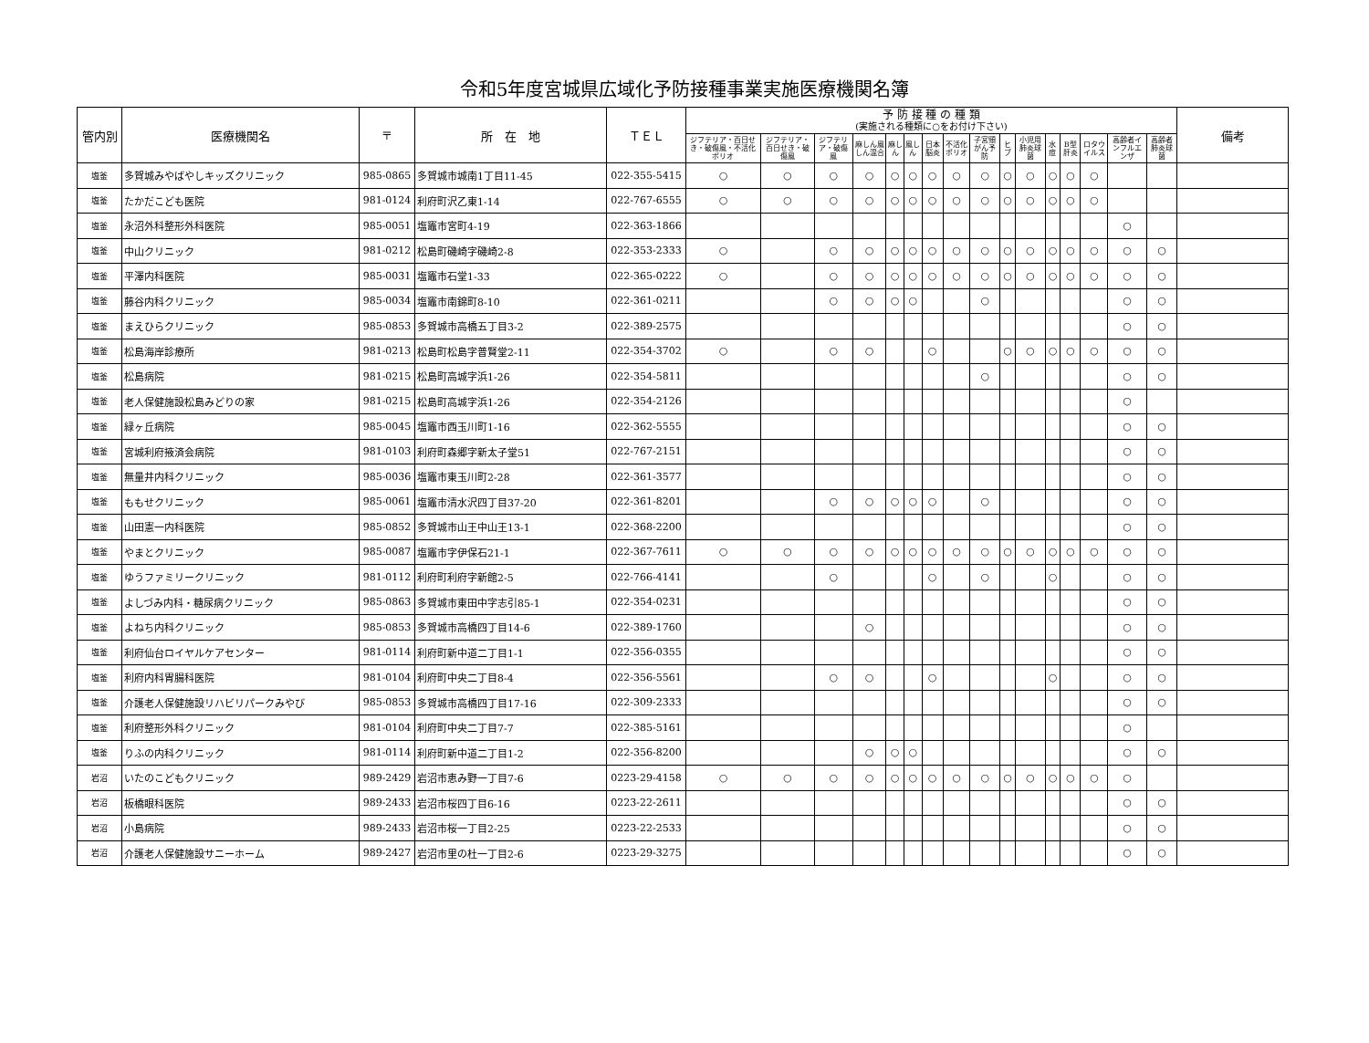令和5年度宮城県広域化予防接種事業実施医療機関名簿
| 管内別 | 医療機関名 | 〒 | 所 在 地 | ＴＥＬ | 予 防 接 種 の 種 類 (実施される種類に○をお付け下さい) | | | | | | | | | | | | | | | | 備考 |
| --- | --- | --- | --- | --- | --- | --- | --- | --- | --- | --- | --- | --- | --- | --- | --- | --- | --- | --- | --- | --- | --- |
| | | | | | ジフテリア・百日せき・破傷風・不活化ポリオ | ジフテリア・百日せき・破傷風 | ジフテリア・破傷風 | 麻しん風しん混合 | 麻しん | 風しん | 日本脳炎 | 不活化ポリオ | 子宮頸がん予防 | ヒブ | 小児用肺炎球菌 | 水痘 | B型肝炎 | ロタウイルス | 高齢者インフルエンザ | 高齢者肺炎球菌 | |
| 塩釜 | 多賀城みやばやしキッズクリニック | 985-0865 | 多賀城市城南1丁目11-45 | 022-355-5415 | ○ | ○ | ○ | ○ | ○ | ○ | ○ | ○ | ○ | ○ | ○ | ○ | ○ | ○ | | | |
| 塩釜 | たかだこども医院 | 981-0124 | 利府町沢乙東1-14 | 022-767-6555 | ○ | ○ | ○ | ○ | ○ | ○ | ○ | ○ | ○ | ○ | ○ | ○ | ○ | ○ | | | |
| 塩釜 | 永沼外科整形外科医院 | 985-0051 | 塩竈市宮町4-19 | 022-363-1866 | | | | | | | | | | | | | | | ○ | | |
| 塩釜 | 中山クリニック | 981-0212 | 松島町磯崎字磯崎2-8 | 022-353-2333 | ○ | | ○ | ○ | ○ | ○ | ○ | ○ | ○ | ○ | ○ | ○ | ○ | ○ | ○ | ○ | |
| 塩釜 | 平澤内科医院 | 985-0031 | 塩竈市石堂1-33 | 022-365-0222 | ○ | | ○ | ○ | ○ | ○ | ○ | ○ | ○ | ○ | ○ | ○ | ○ | ○ | ○ | ○ | |
| 塩釜 | 藤谷内科クリニック | 985-0034 | 塩竈市南錦町8-10 | 022-361-0211 | | | ○ | ○ | ○ | ○ | | | ○ | | | | | | ○ | ○ | |
| 塩釜 | まえひらクリニック | 985-0853 | 多賀城市高橋五丁目3-2 | 022-389-2575 | | | | | | | | | | | | | | | ○ | ○ | |
| 塩釜 | 松島海岸診療所 | 981-0213 | 松島町松島字普賢堂2-11 | 022-354-3702 | ○ | | ○ | ○ | | | ○ | | | ○ | ○ | ○ | ○ | ○ | ○ | ○ | |
| 塩釜 | 松島病院 | 981-0215 | 松島町高城字浜1-26 | 022-354-5811 | | | | | | | | | ○ | | | | | | ○ | ○ | |
| 塩釜 | 老人保健施設松島みどりの家 | 981-0215 | 松島町高城字浜1-26 | 022-354-2126 | | | | | | | | | | | | | | | ○ | | |
| 塩釜 | 緑ヶ丘病院 | 985-0045 | 塩竈市西玉川町1-16 | 022-362-5555 | | | | | | | | | | | | | | | ○ | ○ | |
| 塩釜 | 宮城利府掖済会病院 | 981-0103 | 利府町森郷字新太子堂51 | 022-767-2151 | | | | | | | | | | | | | | | ○ | ○ | |
| 塩釜 | 無量井内科クリニック | 985-0036 | 塩竈市東玉川町2-28 | 022-361-3577 | | | | | | | | | | | | | | | ○ | ○ | |
| 塩釜 | ももせクリニック | 985-0061 | 塩竈市清水沢四丁目37-20 | 022-361-8201 | | | ○ | ○ | ○ | ○ | ○ | | ○ | | | | | | ○ | ○ | |
| 塩釜 | 山田憲一内科医院 | 985-0852 | 多賀城市山王中山王13-1 | 022-368-2200 | | | | | | | | | | | | | | | ○ | ○ | |
| 塩釜 | やまとクリニック | 985-0087 | 塩竈市字伊保石21-1 | 022-367-7611 | ○ | ○ | ○ | ○ | ○ | ○ | ○ | ○ | ○ | ○ | ○ | ○ | ○ | ○ | ○ | ○ | |
| 塩釜 | ゆうファミリークリニック | 981-0112 | 利府町利府字新館2-5 | 022-766-4141 | | | ○ | | | | ○ | | ○ | | | ○ | | | ○ | ○ | |
| 塩釜 | よしづみ内科・糖尿病クリニック | 985-0863 | 多賀城市東田中字志引85-1 | 022-354-0231 | | | | | | | | | | | | | | | ○ | ○ | |
| 塩釜 | よねち内科クリニック | 985-0853 | 多賀城市高橋四丁目14-6 | 022-389-1760 | | | | ○ | | | | | | | | | | | ○ | ○ | |
| 塩釜 | 利府仙台ロイヤルケアセンター | 981-0114 | 利府町新中道二丁目1-1 | 022-356-0355 | | | | | | | | | | | | | | | ○ | ○ | |
| 塩釜 | 利府内科胃腸科医院 | 981-0104 | 利府町中央二丁目8-4 | 022-356-5561 | | | ○ | ○ | | | ○ | | | | | ○ | | | ○ | ○ | |
| 塩釜 | 介護老人保健施設リハビリパークみやび | 985-0853 | 多賀城市高橋四丁目17-16 | 022-309-2333 | | | | | | | | | | | | | | | ○ | ○ | |
| 塩釜 | 利府整形外科クリニック | 981-0104 | 利府町中央二丁目7-7 | 022-385-5161 | | | | | | | | | | | | | | | ○ | | |
| 塩釜 | りふの内科クリニック | 981-0114 | 利府町新中道二丁目1-2 | 022-356-8200 | | | | ○ | ○ | ○ | | | | | | | | | ○ | ○ | |
| 岩沼 | いたのこどもクリニック | 989-2429 | 岩沼市恵み野一丁目7-6 | 0223-29-4158 | ○ | ○ | ○ | ○ | ○ | ○ | ○ | ○ | ○ | ○ | ○ | ○ | ○ | ○ | ○ | | |
| 岩沼 | 板橋眼科医院 | 989-2433 | 岩沼市桜四丁目6-16 | 0223-22-2611 | | | | | | | | | | | | | | | ○ | ○ | |
| 岩沼 | 小島病院 | 989-2433 | 岩沼市桜一丁目2-25 | 0223-22-2533 | | | | | | | | | | | | | | | ○ | ○ | |
| 岩沼 | 介護老人保健施設サニーホーム | 989-2427 | 岩沼市里の杜一丁目2-6 | 0223-29-3275 | | | | | | | | | | | | | | | ○ | ○ | |